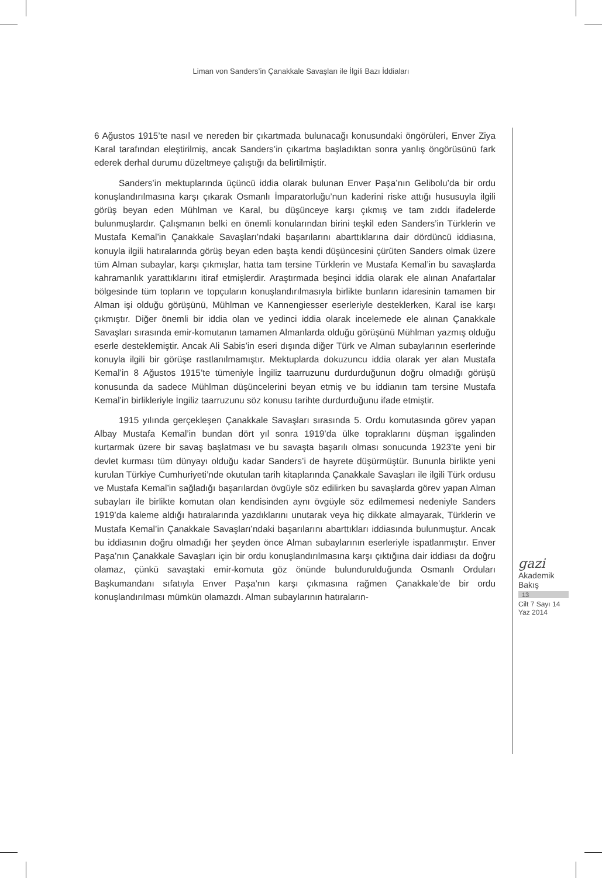Liman von Sanders’in Çanakkale Savaşları ile İlgili Bazı İddiaları
6 Ağustos 1915’te nasıl ve nereden bir çıkartmada bulunacağı konusundaki öngörüleri, Enver Ziya Karal tarafından eleştirilmiş, ancak Sanders’in çıkartma başladıktan sonra yanlış öngörüsünü fark ederek derhal durumu düzeltmeye çalıştığı da belirtilmiştir.
Sanders’in mektuplarında üçüncü iddia olarak bulunan Enver Paşa’nın Gelibolu’da bir ordu konuşlandırılmasına karşı çıkarak Osmanlı İmparatorluğu’nun kaderini riske attığı hususuyla ilgili görüş beyan eden Mühlman ve Karal, bu düşünceye karşı çıkmış ve tam zıddı ifadelerde bulunmuşlardır. Çalışmanın belki en önemli konularından birini teşkil eden Sanders’in Türklerin ve Mustafa Kemal’in Çanakkale Savaşları’ndaki başarılarını abarttıklarına dair dördüncü iddiasına, konuyla ilgili hatıralarında görüş beyan eden başta kendi düşüncesini çürüten Sanders olmak üzere tüm Alman subaylar, karşı çıkmışlar, hatta tam tersine Türklerin ve Mustafa Kemal’in bu savaşlarda kahramanlık yarattıklarını itiraf etmişlerdir. Araştırmada beşinci iddia olarak ele alınan Anafartalar bölgesinde tüm topların ve topçuların konuşlandırılmasıyla birlikte bunların idaresinin tamamen bir Alman işi olduğu görüşünü, Mühlman ve Kannengiesser eserleriyle desteklerken, Karal ise karşı çıkmıştır. Diğer önemli bir iddia olan ve yedinci iddia olarak incelemede ele alınan Çanakkale Savaşları sırasında emir-komutanın tamamen Almanlarda olduğu görüşünü Mühlman yazmış olduğu eserle desteklemiştir. Ancak Ali Sabis’in eseri dışında diğer Türk ve Alman subaylarının eserlerinde konuyla ilgili bir görüşe rastlanılmamıştır. Mektuplarda dokuzuncu iddia olarak yer alan Mustafa Kemal’in 8 Ağustos 1915’te tümeniyle İngiliz taarruzunu durdurduğunun doğru olmadığı görüşü konusunda da sadece Mühlman düşüncelerini beyan etmiş ve bu iddianın tam tersine Mustafa Kemal’in birlikleriyle İngiliz taarruzunu söz konusu tarihte durdurduğunu ifade etmiştir.
1915 yılında gerçekleşen Çanakkale Savaşları sırasında 5. Ordu komutasında görev yapan Albay Mustafa Kemal’in bundan dört yıl sonra 1919’da ülke topraklarını düşman işgalinden kurtarmak üzere bir savaş başlatması ve bu savaşta başarılı olması sonucunda 1923’te yeni bir devlet kurması tüm dünyayı olduğu kadar Sanders’i de hayrete düşürmüştür. Bununla birlikte yeni kurulan Türkiye Cumhuriyeti’nde okutulan tarih kitaplarında Çanakkale Savaşları ile ilgili Türk ordusu ve Mustafa Kemal’in sağladığı başarılardan övgüyle söz edilirken bu savaşlarda görev yapan Alman subayları ile birlikte komutan olan kendisinden aynı övgüyle söz edilmemesi nedeniyle Sanders 1919’da kaleme aldığı hatıralarında yazdıklarını unutarak veya hiç dikkate almayarak, Türklerin ve Mustafa Kemal’in Çanakkale Savaşları’ndaki başarılarını abarttıkları iddiasında bulunmuştur. Ancak bu iddiasının doğru olmadığı her şeyden önce Alman subaylarının eserleriyle ispatlanmıştır. Enver Paşa’nın Çanakkale Savaşları için bir ordu konuşlandırılmasına karşı çıktığına dair iddiası da doğru olamaz, çünkü savaştaki emir-komuta göz önünde bulundurulduğunda Osmanlı Orduları Başkumandanı sıfatıyla Enver Paşa’nın karşı çıkmasına rağmen Çanakkale’de bir ordu konuşlandırılması mümkün olamazdı. Alman subaylarının hatıraların-
gazi
Akademik
Bakış
13
Cilt 7 Sayı 14
Yaz 2014